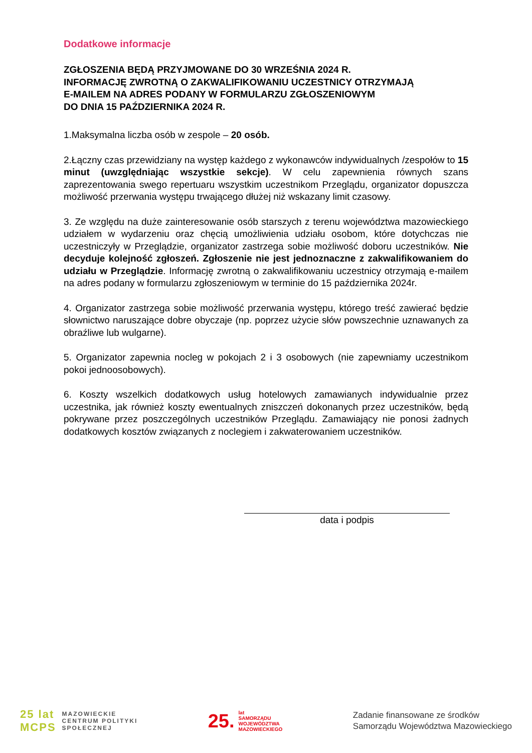Dodatkowe informacje
ZGŁOSZENIA BĘDĄ PRZYJMOWANE DO 30 WRZEŚNIA 2024 R.
INFORMACJĘ ZWROTNĄ O ZAKWALIFIKOWANIU UCZESTNICY OTRZYMAJĄ
E-MAILEM NA ADRES PODANY W FORMULARZU ZGŁOSZENIOWYM
DO DNIA 15 PAŹDZIERNIKA 2024 R.
1.Maksymalna liczba osób w zespole – 20 osób.
2.Łączny czas przewidziany na występ każdego z wykonawców indywidualnych /zespołów to 15 minut (uwzględniając wszystkie sekcje). W celu zapewnienia równych szans zaprezentowania swego repertuaru wszystkim uczestnikom Przeglądu, organizator dopuszcza możliwość przerwania występu trwającego dłużej niż wskazany limit czasowy.
3. Ze względu na duże zainteresowanie osób starszych z terenu województwa mazowieckiego udziałem w wydarzeniu oraz chęcią umożliwienia udziału osobom, które dotychczas nie uczestniczyły w Przeglądzie, organizator zastrzega sobie możliwość doboru uczestników. Nie decyduje kolejność zgłoszeń. Zgłoszenie nie jest jednoznaczne z zakwalifikowaniem do udziału w Przeglądzie. Informację zwrotną o zakwalifikowaniu uczestnicy otrzymają e-mailem na adres podany w formularzu zgłoszeniowym w terminie do 15 października 2024r.
4. Organizator zastrzega sobie możliwość przerwania występu, którego treść zawierać będzie słownictwo naruszające dobre obyczaje (np. poprzez użycie słów powszechnie uznawanych za obraźliwe lub wulgarne).
5. Organizator zapewnia nocleg w pokojach 2 i 3 osobowych (nie zapewniamy uczestnikom pokoi jednoosobowych).
6. Koszty wszelkich dodatkowych usług hotelowych zamawianych indywidualnie przez uczestnika, jak również koszty ewentualnych zniszczeń dokonanych przez uczestników, będą pokrywane przez poszczególnych uczestników Przeglądu. Zamawiający nie ponosi żadnych dodatkowych kosztów związanych z noclegiem i zakwaterowaniem uczestników.
data i podpis
25 lat
MCPS
MAZOWIECKIE
CENTRUM POLITYKI
SPOŁECZNEJ
25. lat
SAMORZĄDU
WOJEWÓDZTWA
MAZOWIECKIEGO
Zadanie finansowane ze środków
Samorządu Województwa Mazowieckiego